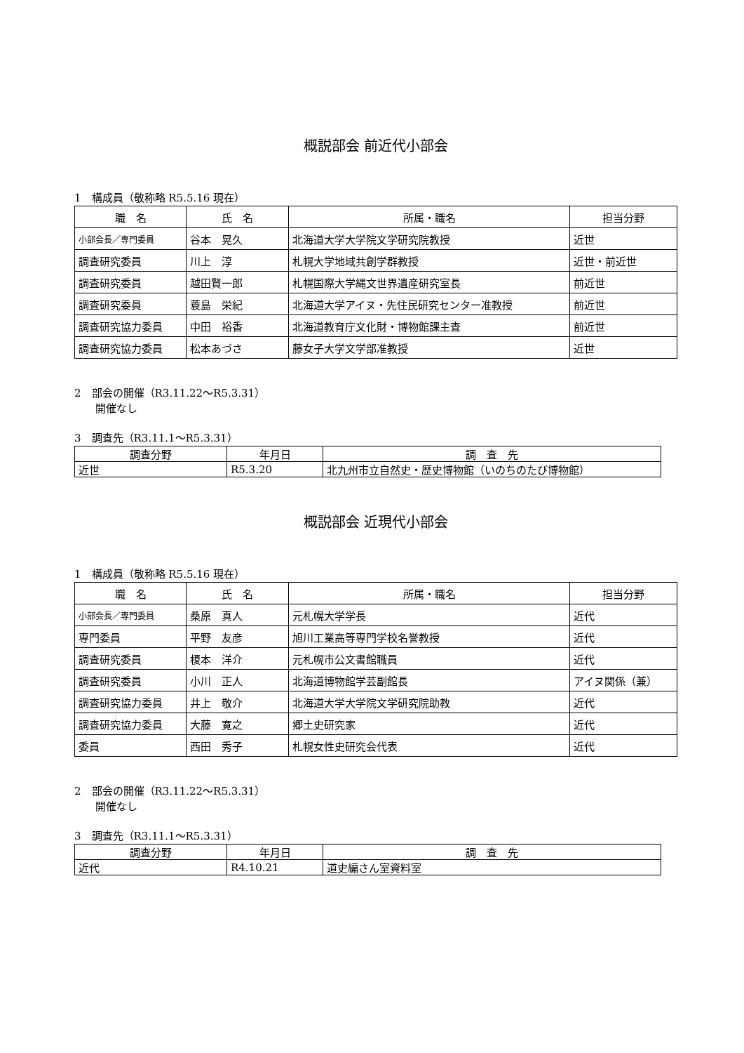概説部会 前近代小部会
1　構成員（敬称略 R5.5.16 現在）
| 職 名 | 氏 名 | 所属・職名 | 担当分野 |
| --- | --- | --- | --- |
| 小部会長／専門委員 | 谷本 晃久 | 北海道大学大学院文学研究院教授 | 近世 |
| 調査研究委員 | 川上 淳 | 札幌大学地域共創学群教授 | 近世・前近世 |
| 調査研究委員 | 越田賢一郎 | 札幌国際大学縄文世界遺産研究室長 | 前近世 |
| 調査研究委員 | 蓑島 栄紀 | 北海道大学アイヌ・先住民研究センター准教授 | 前近世 |
| 調査研究協力委員 | 中田 裕香 | 北海道教育庁文化財・博物館課主査 | 前近世 |
| 調査研究協力委員 | 松本あづさ | 藤女子大学文学部准教授 | 近世 |
2　部会の開催（R3.11.22～R5.3.31）
　　開催なし
3　調査先（R3.11.1～R5.3.31）
| 調査分野 | 年月日 | 調 査 先 |
| --- | --- | --- |
| 近世 | R5.3.20 | 北九州市立自然史・歴史博物館（いのちのたび博物館） |
概説部会 近現代小部会
1　構成員（敬称略 R5.5.16 現在）
| 職 名 | 氏 名 | 所属・職名 | 担当分野 |
| --- | --- | --- | --- |
| 小部会長／専門委員 | 桑原 真人 | 元札幌大学学長 | 近代 |
| 専門委員 | 平野 友彦 | 旭川工業高等専門学校名誉教授 | 近代 |
| 調査研究委員 | 榎本 洋介 | 元札幌市公文書館職員 | 近代 |
| 調査研究委員 | 小川 正人 | 北海道博物館学芸副館長 | アイヌ関係（兼） |
| 調査研究協力委員 | 井上 敬介 | 北海道大学大学院文学研究院助教 | 近代 |
| 調査研究協力委員 | 大藤 寛之 | 郷土史研究家 | 近代 |
| 委員 | 西田 秀子 | 札幌女性史研究会代表 | 近代 |
2　部会の開催（R3.11.22～R5.3.31）
　　開催なし
3　調査先（R3.11.1～R5.3.31）
| 調査分野 | 年月日 | 調 査 先 |
| --- | --- | --- |
| 近代 | R4.10.21 | 道史編さん室資料室 |